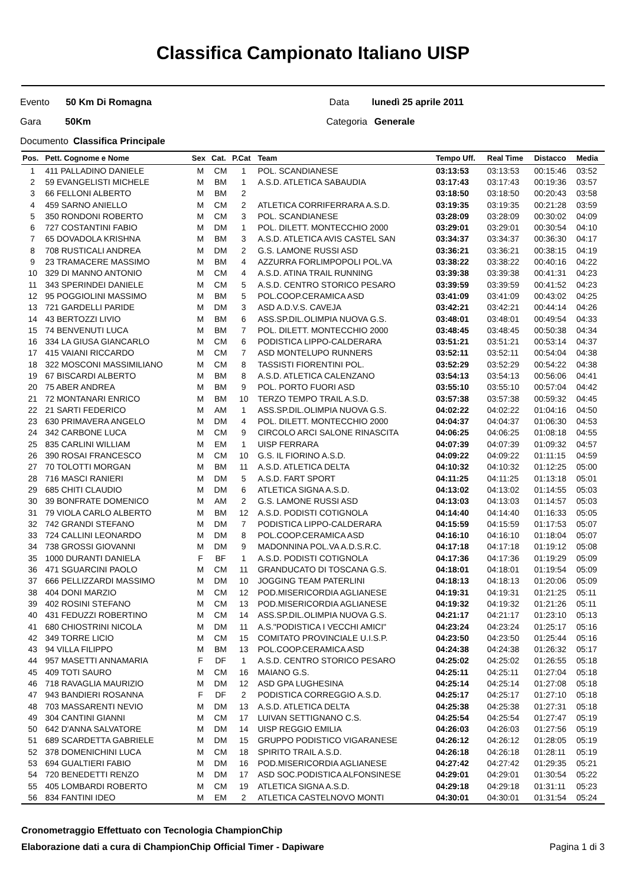Classifica Campionato Italiano UISP
Evento 50 Km Di Romagna Data lunedì 25 aprile 2011
Gara 50Km Categoria Generale
Documento Classifica Principale
| Pos. | Pett. Cognome e Nome | Sex | Cat. | P.Cat | Team | Tempo Uff. | Real Time | Distacco | Media |
| --- | --- | --- | --- | --- | --- | --- | --- | --- | --- |
| 1 | 411 PALLADINO DANIELE | M | CM | 1 | POL. SCANDIANESE | 03:13:53 | 03:13:53 | 00:15:46 | 03:52 |
| 2 | 59 EVANGELISTI MICHELE | M | BM | 1 | A.S.D. ATLETICA SABAUDIA | 03:17:43 | 03:17:43 | 00:19:36 | 03:57 |
| 3 | 66 FELLONI ALBERTO | M | BM | 2 | | 03:18:50 | 03:18:50 | 00:20:43 | 03:58 |
| 4 | 459 SARNO ANIELLO | M | CM | 2 | ATLETICA CORRIFERRARA A.S.D. | 03:19:35 | 03:19:35 | 00:21:28 | 03:59 |
| 5 | 350 RONDONI ROBERTO | M | CM | 3 | POL. SCANDIANESE | 03:28:09 | 03:28:09 | 00:30:02 | 04:09 |
| 6 | 727 COSTANTINI FABIO | M | DM | 1 | POL. DILETT. MONTECCHIO 2000 | 03:29:01 | 03:29:01 | 00:30:54 | 04:10 |
| 7 | 65 DOVADOLA KRISHNA | M | BM | 3 | A.S.D. ATLETICA AVIS CASTEL SAN | 03:34:37 | 03:34:37 | 00:36:30 | 04:17 |
| 8 | 708 RUSTICALI ANDREA | M | DM | 2 | G.S. LAMONE RUSSI ASD | 03:36:21 | 03:36:21 | 00:38:15 | 04:19 |
| 9 | 23 TRAMACERE MASSIMO | M | BM | 4 | AZZURRA FORLIMPOPOLI POL.VA | 03:38:22 | 03:38:22 | 00:40:16 | 04:22 |
| 10 | 329 DI MANNO ANTONIO | M | CM | 4 | A.S.D. ATINA TRAIL RUNNING | 03:39:38 | 03:39:38 | 00:41:31 | 04:23 |
| 11 | 343 SPERINDEI DANIELE | M | CM | 5 | A.S.D. CENTRO STORICO PESARO | 03:39:59 | 03:39:59 | 00:41:52 | 04:23 |
| 12 | 95 POGGIOLINI MASSIMO | M | BM | 5 | POL.COOP.CERAMICA ASD | 03:41:09 | 03:41:09 | 00:43:02 | 04:25 |
| 13 | 721 GARDELLI PARIDE | M | DM | 3 | ASD A.D.V.S. CAVEJA | 03:42:21 | 03:42:21 | 00:44:14 | 04:26 |
| 14 | 43 BERTOZZI LIVIO | M | BM | 6 | ASS.SP.DIL.OLIMPIA NUOVA G.S. | 03:48:01 | 03:48:01 | 00:49:54 | 04:33 |
| 15 | 74 BENVENUTI LUCA | M | BM | 7 | POL. DILETT. MONTECCHIO 2000 | 03:48:45 | 03:48:45 | 00:50:38 | 04:34 |
| 16 | 334 LA GIUSA GIANCARLO | M | CM | 6 | PODISTICA LIPPO-CALDERARA | 03:51:21 | 03:51:21 | 00:53:14 | 04:37 |
| 17 | 415 VAIANI RICCARDO | M | CM | 7 | ASD MONTELUPO RUNNERS | 03:52:11 | 03:52:11 | 00:54:04 | 04:38 |
| 18 | 322 MOSCONI MASSIMILIANO | M | CM | 8 | TASSISTI FIORENTINI POL. | 03:52:29 | 03:52:29 | 00:54:22 | 04:38 |
| 19 | 67 BISCARDI ALBERTO | M | BM | 8 | A.S.D. ATLETICA CALENZANO | 03:54:13 | 03:54:13 | 00:56:06 | 04:41 |
| 20 | 75 ABER ANDREA | M | BM | 9 | POL. PORTO FUORI ASD | 03:55:10 | 03:55:10 | 00:57:04 | 04:42 |
| 21 | 72 MONTANARI ENRICO | M | BM | 10 | TERZO TEMPO TRAIL A.S.D. | 03:57:38 | 03:57:38 | 00:59:32 | 04:45 |
| 22 | 21 SARTI FEDERICO | M | AM | 1 | ASS.SP.DIL.OLIMPIA NUOVA G.S. | 04:02:22 | 04:02:22 | 01:04:16 | 04:50 |
| 23 | 630 PRIMAVERA ANGELO | M | DM | 4 | POL. DILETT. MONTECCHIO 2000 | 04:04:37 | 04:04:37 | 01:06:30 | 04:53 |
| 24 | 342 CARBONE LUCA | M | CM | 9 | CIRCOLO ARCI SALONE RINASCITA | 04:06:25 | 04:06:25 | 01:08:18 | 04:55 |
| 25 | 835 CARLINI WILLIAM | M | EM | 1 | UISP FERRARA | 04:07:39 | 04:07:39 | 01:09:32 | 04:57 |
| 26 | 390 ROSAI FRANCESCO | M | CM | 10 | G.S. IL FIORINO A.S.D. | 04:09:22 | 04:09:22 | 01:11:15 | 04:59 |
| 27 | 70 TOLOTTI MORGAN | M | BM | 11 | A.S.D. ATLETICA DELTA | 04:10:32 | 04:10:32 | 01:12:25 | 05:00 |
| 28 | 716 MASCI RANIERI | M | DM | 5 | A.S.D. FART SPORT | 04:11:25 | 04:11:25 | 01:13:18 | 05:01 |
| 29 | 685 CHITI CLAUDIO | M | DM | 6 | ATLETICA SIGNA A.S.D. | 04:13:02 | 04:13:02 | 01:14:55 | 05:03 |
| 30 | 39 BONFRATE DOMENICO | M | AM | 2 | G.S. LAMONE RUSSI ASD | 04:13:03 | 04:13:03 | 01:14:57 | 05:03 |
| 31 | 79 VIOLA CARLO ALBERTO | M | BM | 12 | A.S.D. PODISTI COTIGNOLA | 04:14:40 | 04:14:40 | 01:16:33 | 05:05 |
| 32 | 742 GRANDI STEFANO | M | DM | 7 | PODISTICA LIPPO-CALDERARA | 04:15:59 | 04:15:59 | 01:17:53 | 05:07 |
| 33 | 724 CALLINI LEONARDO | M | DM | 8 | POL.COOP.CERAMICA ASD | 04:16:10 | 04:16:10 | 01:18:04 | 05:07 |
| 34 | 738 GROSSI GIOVANNI | M | DM | 9 | MADONNINA POL.VA A.D.S.R.C. | 04:17:18 | 04:17:18 | 01:19:12 | 05:08 |
| 35 | 1000 DURANTI DANIELA | F | BF | 1 | A.S.D. PODISTI COTIGNOLA | 04:17:36 | 04:17:36 | 01:19:29 | 05:09 |
| 36 | 471 SGUARCINI PAOLO | M | CM | 11 | GRANDUCATO DI TOSCANA G.S. | 04:18:01 | 04:18:01 | 01:19:54 | 05:09 |
| 37 | 666 PELLIZZARDI MASSIMO | M | DM | 10 | JOGGING TEAM PATERLINI | 04:18:13 | 04:18:13 | 01:20:06 | 05:09 |
| 38 | 404 DONI MARZIO | M | CM | 12 | POD.MISERICORDIA AGLIANESE | 04:19:31 | 04:19:31 | 01:21:25 | 05:11 |
| 39 | 402 ROSINI STEFANO | M | CM | 13 | POD.MISERICORDIA AGLIANESE | 04:19:32 | 04:19:32 | 01:21:26 | 05:11 |
| 40 | 431 FEDUZZI ROBERTINO | M | CM | 14 | ASS.SP.DIL.OLIMPIA NUOVA G.S. | 04:21:17 | 04:21:17 | 01:23:10 | 05:13 |
| 41 | 680 CHIOSTRINI NICOLA | M | DM | 11 | A.S."PODISTICA I VECCHI AMICI" | 04:23:24 | 04:23:24 | 01:25:17 | 05:16 |
| 42 | 349 TORRE LICIO | M | CM | 15 | COMITATO PROVINCIALE U.I.S.P. | 04:23:50 | 04:23:50 | 01:25:44 | 05:16 |
| 43 | 94 VILLA FILIPPO | M | BM | 13 | POL.COOP.CERAMICA ASD | 04:24:38 | 04:24:38 | 01:26:32 | 05:17 |
| 44 | 957 MASETTI ANNAMARIA | F | DF | 1 | A.S.D. CENTRO STORICO PESARO | 04:25:02 | 04:25:02 | 01:26:55 | 05:18 |
| 45 | 409 TOTI SAURO | M | CM | 16 | MAIANO G.S. | 04:25:11 | 04:25:11 | 01:27:04 | 05:18 |
| 46 | 718 RAVAGLIA MAURIZIO | M | DM | 12 | ASD GPA LUGHESINA | 04:25:14 | 04:25:14 | 01:27:08 | 05:18 |
| 47 | 943 BANDIERI ROSANNA | F | DF | 2 | PODISTICA CORREGGIO A.S.D. | 04:25:17 | 04:25:17 | 01:27:10 | 05:18 |
| 48 | 703 MASSARENTI NEVIO | M | DM | 13 | A.S.D. ATLETICA DELTA | 04:25:38 | 04:25:38 | 01:27:31 | 05:18 |
| 49 | 304 CANTINI GIANNI | M | CM | 17 | LUIVAN SETTIGNANO C.S. | 04:25:54 | 04:25:54 | 01:27:47 | 05:19 |
| 50 | 642 D'ANNA SALVATORE | M | DM | 14 | UISP REGGIO EMILIA | 04:26:03 | 04:26:03 | 01:27:56 | 05:19 |
| 51 | 689 SCARDETTA GABRIELE | M | DM | 15 | GRUPPO PODISTICO VIGARANESE | 04:26:12 | 04:26:12 | 01:28:05 | 05:19 |
| 52 | 378 DOMENICHINI LUCA | M | CM | 18 | SPIRITO TRAIL A.S.D. | 04:26:18 | 04:26:18 | 01:28:11 | 05:19 |
| 53 | 694 GUALTIERI FABIO | M | DM | 16 | POD.MISERICORDIA AGLIANESE | 04:27:42 | 04:27:42 | 01:29:35 | 05:21 |
| 54 | 720 BENEDETTI RENZO | M | DM | 17 | ASD SOC.PODISTICA ALFONSINESE | 04:29:01 | 04:29:01 | 01:30:54 | 05:22 |
| 55 | 405 LOMBARDI ROBERTO | M | CM | 19 | ATLETICA SIGNA A.S.D. | 04:29:18 | 04:29:18 | 01:31:11 | 05:23 |
| 56 | 834 FANTINI IDEO | M | EM | 2 | ATLETICA CASTELNOVO MONTI | 04:30:01 | 04:30:01 | 01:31:54 | 05:24 |
Cronometraggio Effettuato con Tecnologia ChampionChip
Elaborazione dati a cura di ChampionChip Official Timer - Dapiware Pagina 1 di 3